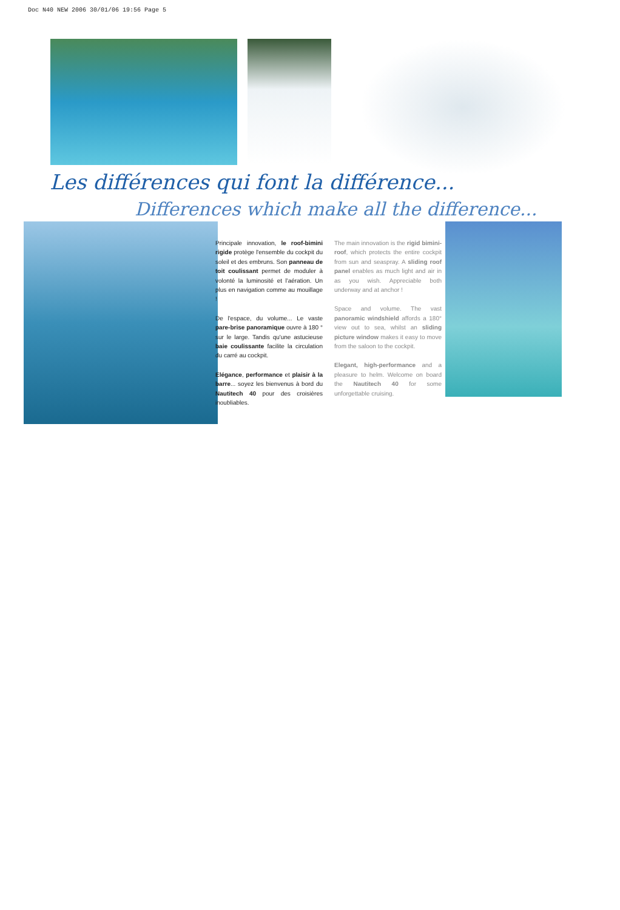Doc N40 NEW 2006 30/01/06 19:56 Page 5
Les différences qui font la différence...
Differences which make all the difference...
Principale innovation, le roof-bimini rigide protège l'ensemble du cockpit du soleil et des embruns. Son panneau de toit coulissant permet de moduler à volonté la luminosité et l'aération. Un plus en navigation comme au mouillage !
De l'espace, du volume... Le vaste pare-brise panoramique ouvre à 180 ° sur le large. Tandis qu'une astucieuse baie coulissante facilite la circulation du carré au cockpit.
Elégance, performance et plaisir à la barre... soyez les bienvenus à bord du Nautitech 40 pour des croisières inoubliables.
The main innovation is the rigid bimini-roof, which protects the entire cockpit from sun and seaspray. A sliding roof panel enables as much light and air in as you wish. Appreciable both underway and at anchor !
Space and volume. The vast panoramic windshield affords a 180° view out to sea, whilst an sliding picture window makes it easy to move from the saloon to the cockpit.
Elegant, high-performance and a pleasure to helm. Welcome on board the Nautitech 40 for some unforgettable cruising.